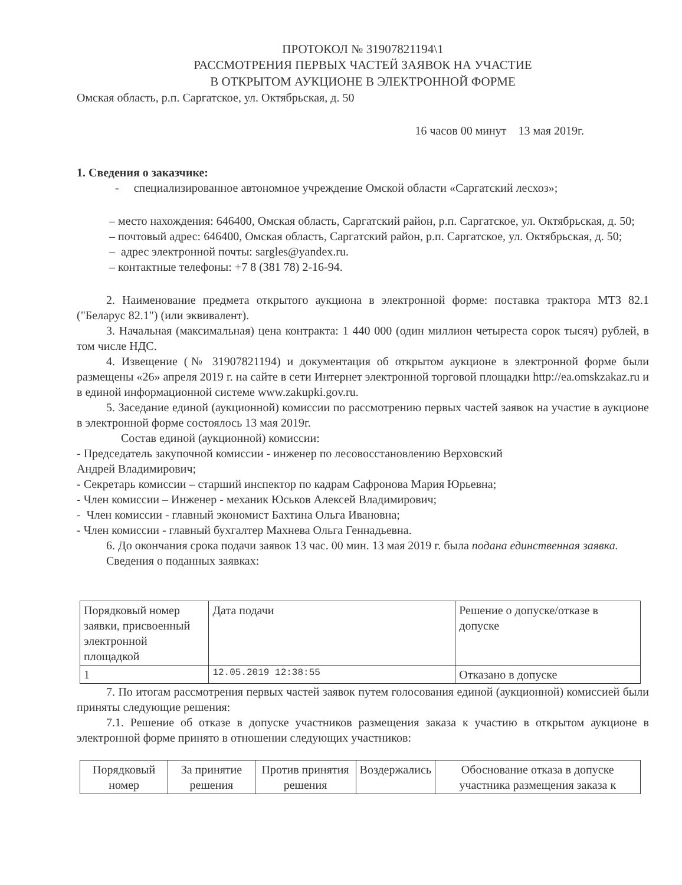ПРОТОКОЛ № 31907821194\1
РАССМОТРЕНИЯ ПЕРВЫХ ЧАСТЕЙ ЗАЯВОК НА УЧАСТИЕ
В ОТКРЫТОМ АУКЦИОНЕ В ЭЛЕКТРОННОЙ ФОРМЕ
Омская область, р.п. Саргатское, ул. Октябрьская, д. 50
16 часов 00 минут 13 мая 2019г.
1. Сведения о заказчике:
- специализированное автономное учреждение Омской области «Саргатский лесхоз»;
– место нахождения: 646400, Омская область, Саргатский район, р.п. Саргатское, ул. Октябрьская, д. 50;
– почтовый адрес: 646400, Омская область, Саргатский район, р.п. Саргатское, ул. Октябрьская, д. 50;
– адрес электронной почты: sargles@yandex.ru.
– контактные телефоны: +7 8 (381 78) 2-16-94.
2. Наименование предмета открытого аукциона в электронной форме: поставка трактора МТЗ 82.1 ("Беларус 82.1") (или эквивалент).
3. Начальная (максимальная) цена контракта: 1 440 000 (один миллион четыреста сорок тысяч) рублей, в том числе НДС.
4. Извещение (№ 31907821194) и документация об открытом аукционе в электронной форме были размещены «26» апреля 2019 г. на сайте в сети Интернет электронной торговой площадки http://ea.omskzakaz.ru и в единой информационной системе www.zakupki.gov.ru.
5. Заседание единой (аукционной) комиссии по рассмотрению первых частей заявок на участие в аукционе в электронной форме состоялось 13 мая 2019г.
Состав единой (аукционной) комиссии:
- Председатель закупочной комиссии - инженер по лесовосстановлению Верховский
Андрей Владимирович;
- Секретарь комиссии – старший инспектор по кадрам Сафронова Мария Юрьевна;
- Член комиссии – Инженер - механик Юськов Алексей Владимирович;
- Член комиссии - главный экономист Бахтина Ольга Ивановна;
- Член комиссии - главный бухгалтер Махнева Ольга Геннадьевна.
6. До окончания срока подачи заявок 13 час. 00 мин. 13 мая 2019 г. была подана единственная заявка.
Сведения о поданных заявках:
| Порядковый номер заявки, присвоенный электронной площадкой | Дата подачи | Решение о допуске/отказе в допуске |
| 1 | 12.05.2019 12:38:55 | Отказано в допуске |
7. По итогам рассмотрения первых частей заявок путем голосования единой (аукционной) комиссией были приняты следующие решения:
7.1. Решение об отказе в допуске участников размещения заказа к участию в открытом аукционе в электронной форме принято в отношении следующих участников:
| Порядковый номер | За принятие решения | Против принятия решения | Воздержались | Обоснование отказа в допуске участника размещения заказа к |